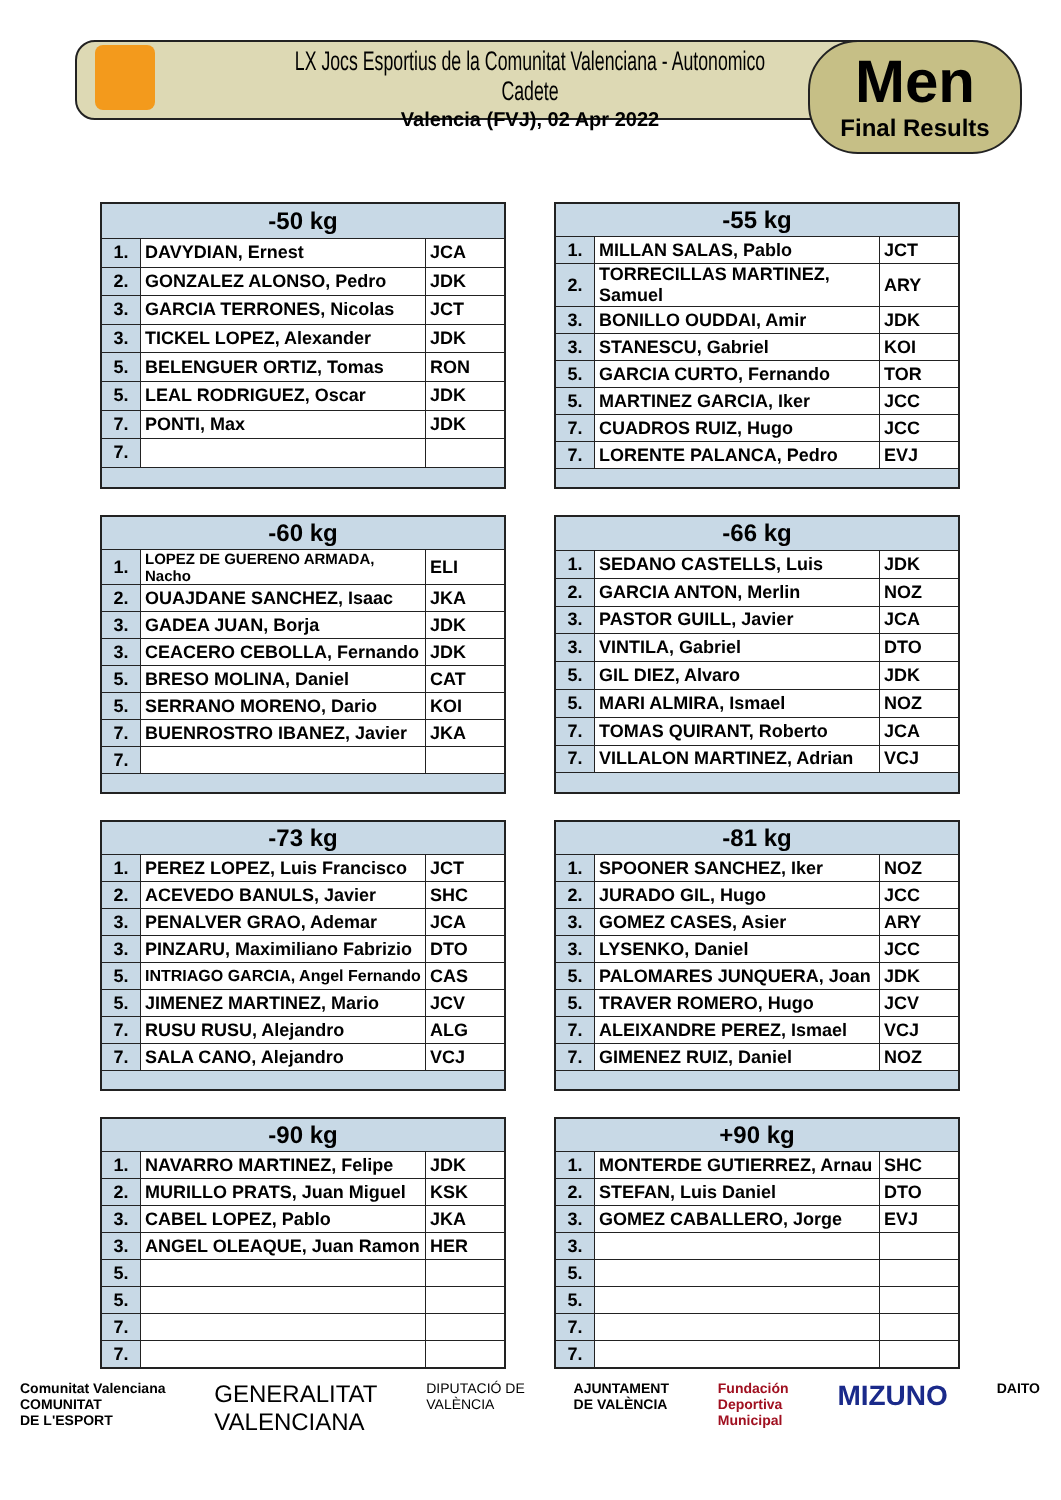LX Jocs Esportius de la Comunitat Valenciana - Autonomico Cadete
Valencia (FVJ), 02 Apr 2022
Men
Final Results
| -50 kg | | |
| --- | --- | --- |
| 1. | DAVYDIAN, Ernest | JCA |
| 2. | GONZALEZ ALONSO, Pedro | JDK |
| 3. | GARCIA TERRONES, Nicolas | JCT |
| 3. | TICKEL LOPEZ, Alexander | JDK |
| 5. | BELENGUER ORTIZ, Tomas | RON |
| 5. | LEAL RODRIGUEZ, Oscar | JDK |
| 7. | PONTI, Max | JDK |
| 7. | | |
| -55 kg | | |
| --- | --- | --- |
| 1. | MILLAN SALAS, Pablo | JCT |
| 2. | TORRECILLAS MARTINEZ, Samuel | ARY |
| 3. | BONILLO OUDDAI, Amir | JDK |
| 3. | STANESCU, Gabriel | KOI |
| 5. | GARCIA CURTO, Fernando | TOR |
| 5. | MARTINEZ GARCIA, Iker | JCC |
| 7. | CUADROS RUIZ, Hugo | JCC |
| 7. | LORENTE PALANCA, Pedro | EVJ |
| -60 kg | | |
| --- | --- | --- |
| 1. | LOPEZ DE GUERENO ARMADA, Nacho | ELI |
| 2. | OUAJDANE SANCHEZ, Isaac | JKA |
| 3. | GADEA JUAN, Borja | JDK |
| 3. | CEACERO CEBOLLA, Fernando | JDK |
| 5. | BRESO MOLINA, Daniel | CAT |
| 5. | SERRANO MORENO, Dario | KOI |
| 7. | BUENROSTRO IBANEZ, Javier | JKA |
| 7. | | |
| -66 kg | | |
| --- | --- | --- |
| 1. | SEDANO CASTELLS, Luis | JDK |
| 2. | GARCIA ANTON, Merlin | NOZ |
| 3. | PASTOR GUILL, Javier | JCA |
| 3. | VINTILA, Gabriel | DTO |
| 5. | GIL DIEZ, Alvaro | JDK |
| 5. | MARI ALMIRA, Ismael | NOZ |
| 7. | TOMAS QUIRANT, Roberto | JCA |
| 7. | VILLALON MARTINEZ, Adrian | VCJ |
| -73 kg | | |
| --- | --- | --- |
| 1. | PEREZ LOPEZ, Luis Francisco | JCT |
| 2. | ACEVEDO BANULS, Javier | SHC |
| 3. | PENALVER GRAO, Ademar | JCA |
| 3. | PINZARU, Maximiliano Fabrizio | DTO |
| 5. | INTRIAGO GARCIA, Angel Fernando | CAS |
| 5. | JIMENEZ MARTINEZ, Mario | JCV |
| 7. | RUSU RUSU, Alejandro | ALG |
| 7. | SALA CANO, Alejandro | VCJ |
| -81 kg | | |
| --- | --- | --- |
| 1. | SPOONER SANCHEZ, Iker | NOZ |
| 2. | JURADO GIL, Hugo | JCC |
| 3. | GOMEZ CASES, Asier | ARY |
| 3. | LYSENKO, Daniel | JCC |
| 5. | PALOMARES JUNQUERA, Joan | JDK |
| 5. | TRAVER ROMERO, Hugo | JCV |
| 7. | ALEIXANDRE PEREZ, Ismael | VCJ |
| 7. | GIMENEZ RUIZ, Daniel | NOZ |
| -90 kg | | |
| --- | --- | --- |
| 1. | NAVARRO MARTINEZ, Felipe | JDK |
| 2. | MURILLO PRATS, Juan Miguel | KSK |
| 3. | CABEL LOPEZ, Pablo | JKA |
| 3. | ANGEL OLEAQUE, Juan Ramon | HER |
| 5. | | |
| 5. | | |
| 7. | | |
| 7. | | |
| +90 kg | | |
| --- | --- | --- |
| 1. | MONTERDE GUTIERREZ, Arnau | SHC |
| 2. | STEFAN, Luis Daniel | DTO |
| 3. | GOMEZ CABALLERO, Jorge | EVJ |
| 3. | | |
| 5. | | |
| 5. | | |
| 7. | | |
| 7. | | |
Comunitat Valenciana
COMUNITAT
DE L'ESPORT
GENERALITAT
VALENCIANA
DIPUTACIÓ DE
VALÈNCIA
AJUNTAMENT
DE VALÈNCIA
Fundación
Deportiva
Municipal
MIZUNO
DAITO